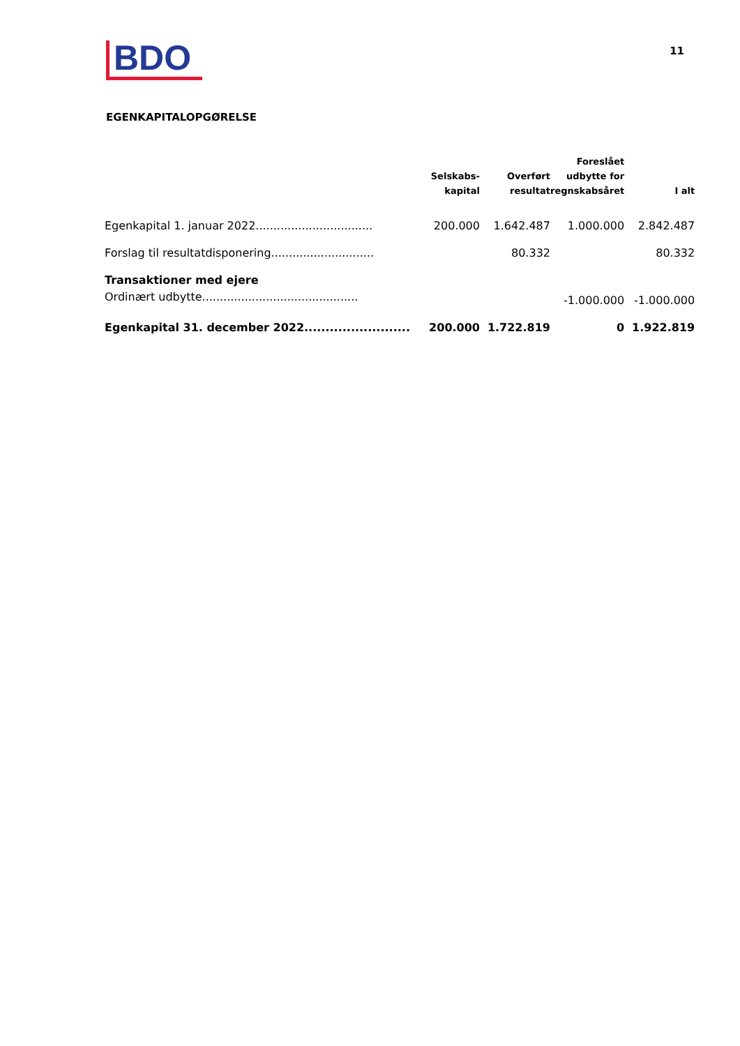BDO
11
EGENKAPITALOPGØRELSE
| | Selskabs- kapital | Overført resultat | Foreslået udbytte for regnskabsåret | I alt |
| --- | --- | --- | --- | --- |
| Egenkapital 1. januar 2022................................. | 200.000 | 1.642.487 | 1.000.000 | 2.842.487 |
| Forslag til resultatdisponering............................. | | 80.332 | | 80.332 |
| Transaktioner med ejere | | | | |
| Ordinært udbytte............................................ | | | -1.000.000 | -1.000.000 |
| Egenkapital 31. december 2022......................... | 200.000 | 1.722.819 | 0 | 1.922.819 |